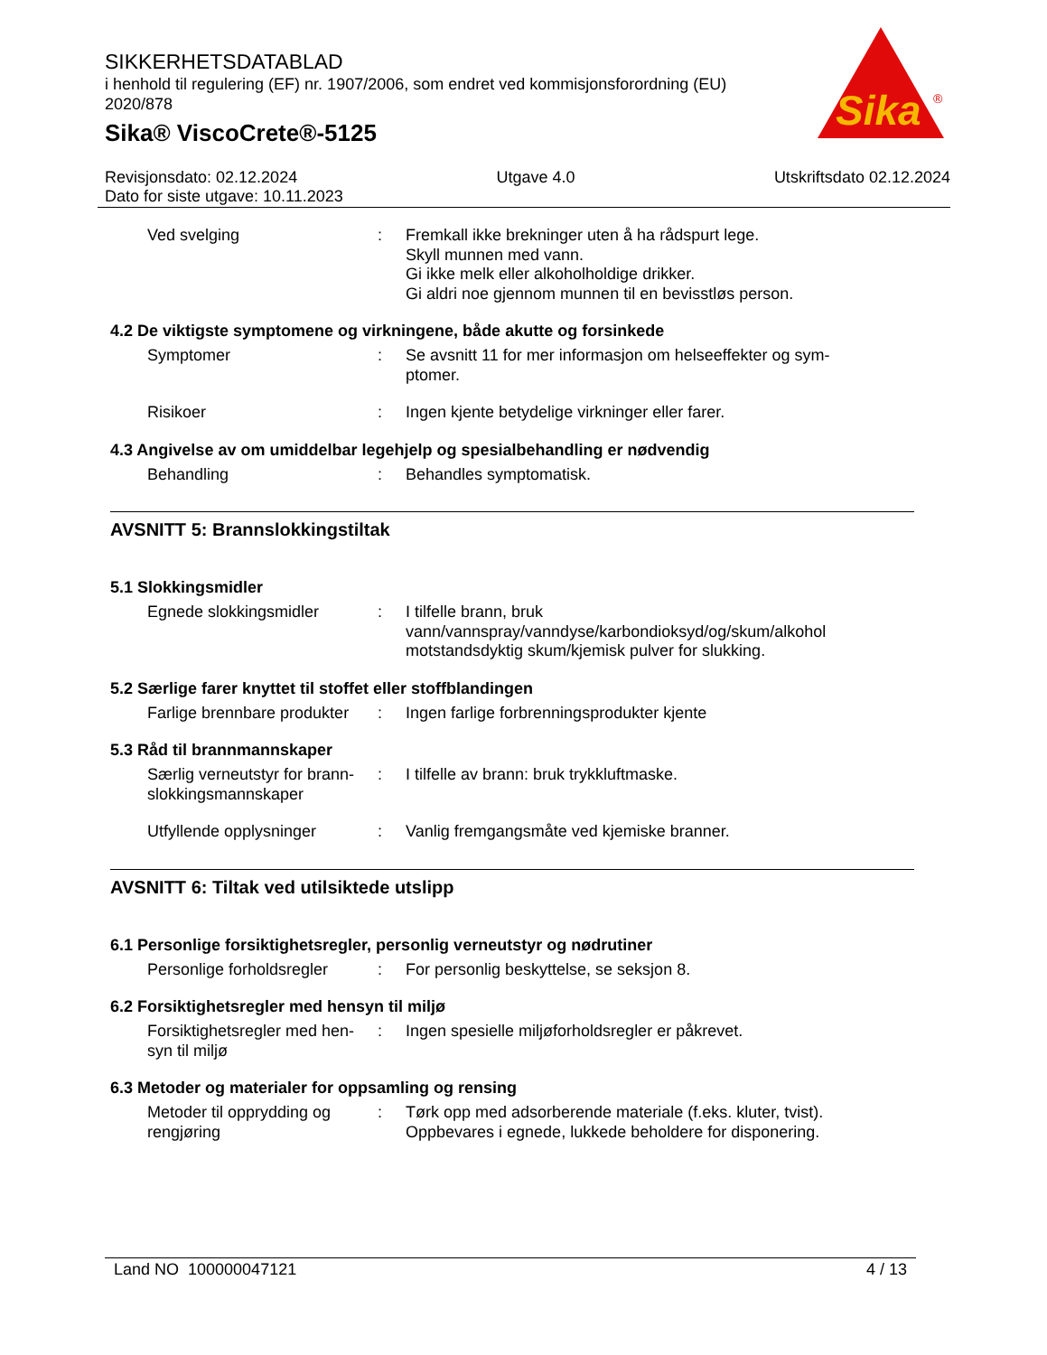SIKKERHETSDATABLAD
i henhold til regulering (EF) nr. 1907/2006, som endret ved kommisjonsforordning (EU) 2020/878
Sika® ViscoCrete®-5125
Sika
®
Revisjonsdato: 02.12.2024 Utgave 4.0 Utskriftsdato 02.12.2024
Dato for siste utgave: 10.11.2023
Ved svelging : Fremkall ikke brekninger uten å ha rådspurt lege.
Skyll munnen med vann.
Gi ikke melk eller alkoholholdige drikker.
Gi aldri noe gjennom munnen til en bevisstløs person.
4.2 De viktigste symptomene og virkningene, både akutte og forsinkede
Symptomer : Se avsnitt 11 for mer informasjon om helseeffekter og sym-
ptomer.
Risikoer : Ingen kjente betydelige virkninger eller farer.
4.3 Angivelse av om umiddelbar legehjelp og spesialbehandling er nødvendig
Behandling : Behandles symptomatisk.
AVSNITT 5: Brannslokkingstiltak
5.1 Slokkingsmidler
Egnede slokkingsmidler : I tilfelle brann, bruk
vann/vannspray/vanndyse/karbondioksyd/og/skum/alkohol
motstandsdyktig skum/kjemisk pulver for slukking.
5.2 Særlige farer knyttet til stoffet eller stoffblandingen
Farlige brennbare produkter
: Ingen farlige forbrenningsprodukter kjente
5.3 Råd til brannmannskaper
Særlig verneutstyr for brann-
slokkingsmannskaper
: I tilfelle av brann: bruk trykkluftmaske.
Utfyllende opplysninger : Vanlig fremgangsmåte ved kjemiske branner.
AVSNITT 6: Tiltak ved utilsiktede utslipp
6.1 Personlige forsiktighetsregler, personlig verneutstyr og nødrutiner
Personlige forholdsregler
: For personlig beskyttelse, se seksjon 8.
6.2 Forsiktighetsregler med hensyn til miljø
Forsiktighetsregler med hen-
syn til miljø
: Ingen spesielle miljøforholdsregler er påkrevet.
6.3 Metoder og materialer for oppsamling og rensing
Metoder til opprydding og
rengjøring
: Tørk opp med adsorberende materiale (f.eks. kluter, tvist).
Oppbevares i egnede, lukkede beholdere for disponering.
Land NO 100000047121 4 / 13